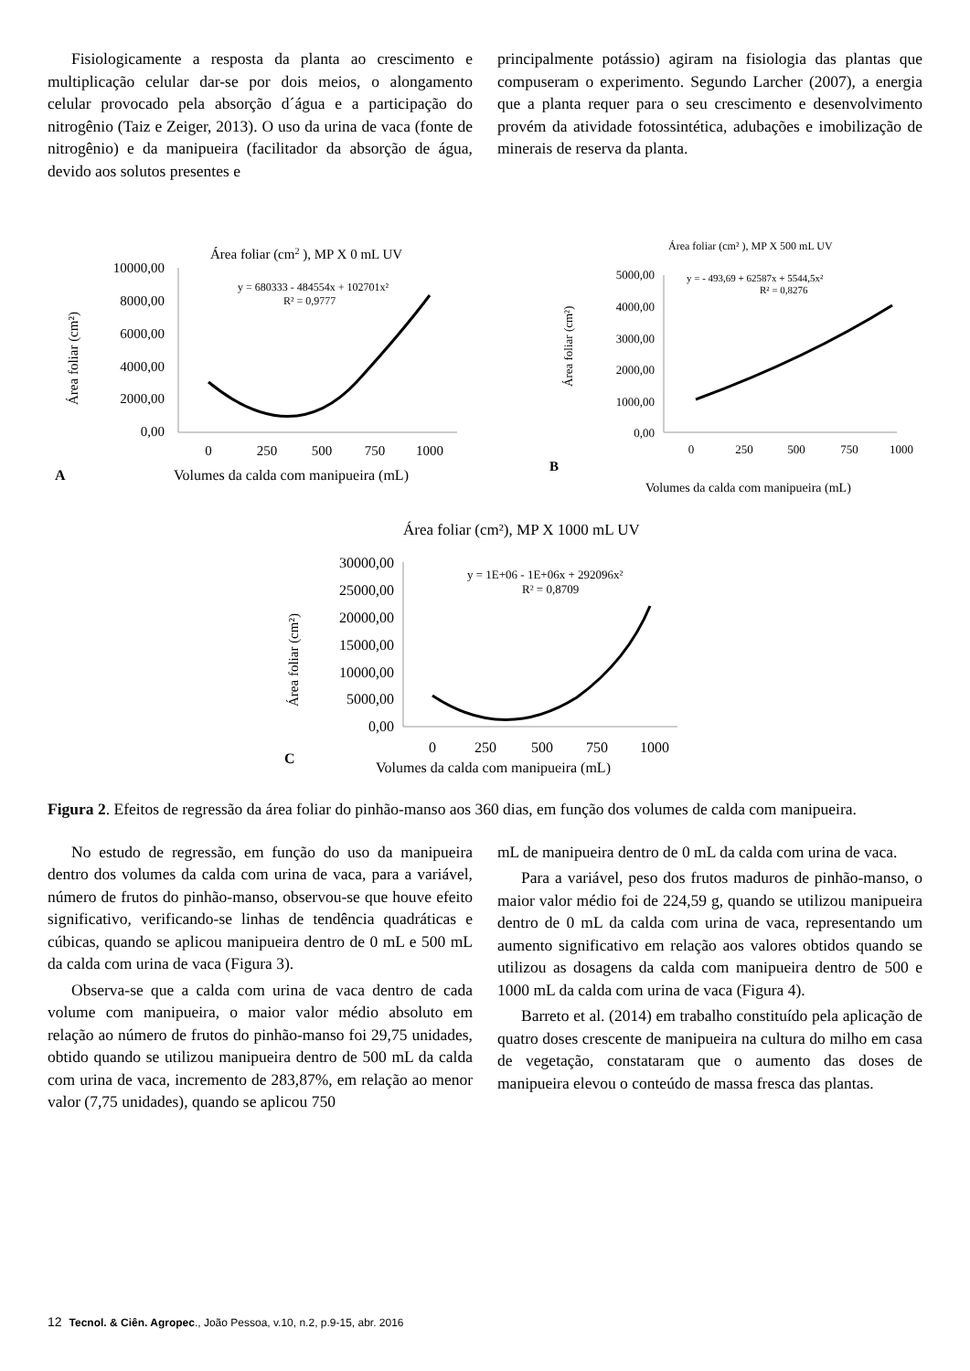Fisiologicamente a resposta da planta ao crescimento e multiplicação celular dar-se por dois meios, o alongamento celular provocado pela absorção d´água e a participação do nitrogênio (Taiz e Zeiger, 2013). O uso da urina de vaca (fonte de nitrogênio) e da manipueira (facilitador da absorção de água, devido aos solutos presentes e
principalmente potássio) agiram na fisiologia das plantas que compuseram o experimento. Segundo Larcher (2007), a energia que a planta requer para o seu crescimento e desenvolvimento provém da atividade fotossintética, adubações e imobilização de minerais de reserva da planta.
Área foliar (cm2 ), MP X 0 mL UV
y = 680333 - 484554x + 102701x²
R² = 0,9777
Área foliar (cm²)
10000,00
8000,00
6000,00
4000,00
2000,00
0,00
0
250
500
750
1000
A
Volumes da calda com manipueira (mL)
Área foliar (cm² ), MP X 500 mL UV
y = - 493,69 + 62587x + 5544,5x²
R² = 0,8276
Área foliar (cm²)
5000,00
4000,00
3000,00
2000,00
1000,00
0,00
0
250
500
750
1000
B
Volumes da calda com manipueira (mL)
Área foliar (cm²), MP X 1000 mL UV
y = 1E+06 - 1E+06x + 292096x²
R² = 0,8709
Área foliar (cm²)
30000,00
25000,00
20000,00
15000,00
10000,00
5000,00
0,00
0
250
500
750
1000
C
Volumes da calda com manipueira (mL)
Figura 2. Efeitos de regressão da área foliar do pinhão-manso aos 360 dias, em função dos volumes de calda com manipueira.
No estudo de regressão, em função do uso da manipueira dentro dos volumes da calda com urina de vaca, para a variável, número de frutos do pinhão-manso, observou-se que houve efeito significativo, verificando-se linhas de tendência quadráticas e cúbicas, quando se aplicou manipueira dentro de 0 mL e 500 mL da calda com urina de vaca (Figura 3).
Observa-se que a calda com urina de vaca dentro de cada volume com manipueira, o maior valor médio absoluto em relação ao número de frutos do pinhão-manso foi 29,75 unidades, obtido quando se utilizou manipueira dentro de 500 mL da calda com urina de vaca, incremento de 283,87%, em relação ao menor valor (7,75 unidades), quando se aplicou 750
mL de manipueira dentro de 0 mL da calda com urina de vaca.
Para a variável, peso dos frutos maduros de pinhão-manso, o maior valor médio foi de 224,59 g, quando se utilizou manipueira dentro de 0 mL da calda com urina de vaca, representando um aumento significativo em relação aos valores obtidos quando se utilizou as dosagens da calda com manipueira dentro de 500 e 1000 mL da calda com urina de vaca (Figura 4).
Barreto et al. (2014) em trabalho constituído pela aplicação de quatro doses crescente de manipueira na cultura do milho em casa de vegetação, constataram que o aumento das doses de manipueira elevou o conteúdo de massa fresca das plantas.
12 Tecnol. & Ciên. Agropec., João Pessoa, v.10, n.2, p.9-15, abr. 2016